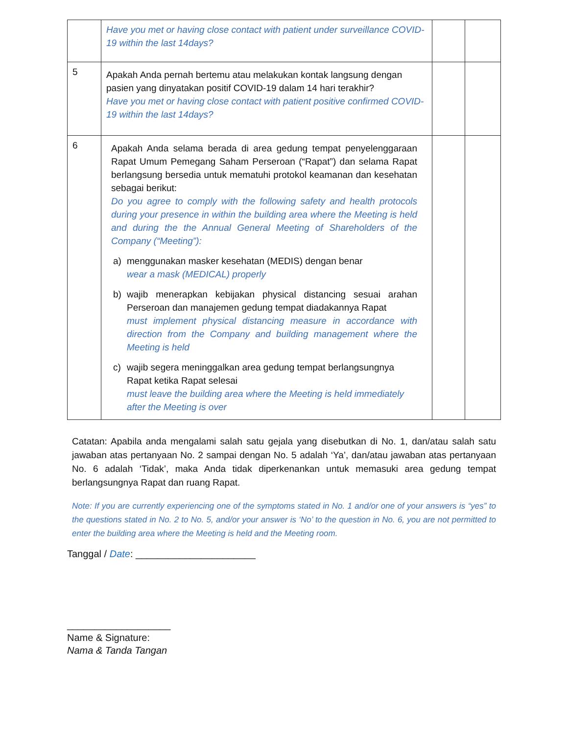| | Have you met or having close contact with patient under surveillance COVID-19 within the last 14days? | | |
| 5 | Apakah Anda pernah bertemu atau melakukan kontak langsung dengan pasien yang dinyatakan positif COVID-19 dalam 14 hari terakhir? Have you met or having close contact with patient positive confirmed COVID-19 within the last 14days? | | |
| 6 | Apakah Anda selama berada di area gedung tempat penyelenggaraan Rapat Umum Pemegang Saham Perseroan (“Rapat”) dan selama Rapat berlangsung bersedia untuk mematuhi protokol keamanan dan kesehatan sebagai berikut: Do you agree to comply with the following safety and health protocols during your presence in within the building area where the Meeting is held and during the the Annual General Meeting of Shareholders of the Company (“Meeting”): a) menggunakan masker kesehatan (MEDIS) dengan benar wear a mask (MEDICAL) properly b) wajib menerapkan kebijakan physical distancing sesuai arahan Perseroan dan manajemen gedung tempat diadakannya Rapat must implement physical distancing measure in accordance with direction from the Company and building management where the Meeting is held c) wajib segera meninggalkan area gedung tempat berlangsungnya Rapat ketika Rapat selesai must leave the building area where the Meeting is held immediately after the Meeting is over | | |
Catatan: Apabila anda mengalami salah satu gejala yang disebutkan di No. 1, dan/atau salah satu jawaban atas pertanyaan No. 2 sampai dengan No. 5 adalah ‘Ya’, dan/atau jawaban atas pertanyaan No. 6 adalah ‘Tidak’, maka Anda tidak diperkenankan untuk memasuki area gedung tempat berlangsungnya Rapat dan ruang Rapat.
Note: If you are currently experiencing one of the symptoms stated in No. 1 and/or one of your answers is “yes” to the questions stated in No. 2 to No. 5, and/or your answer is ‘No’ to the question in No. 6, you are not permitted to enter the building area where the Meeting is held and the Meeting room.
Tanggal / Date: ______________________
___________________
Name & Signature:
Nama & Tanda Tangan